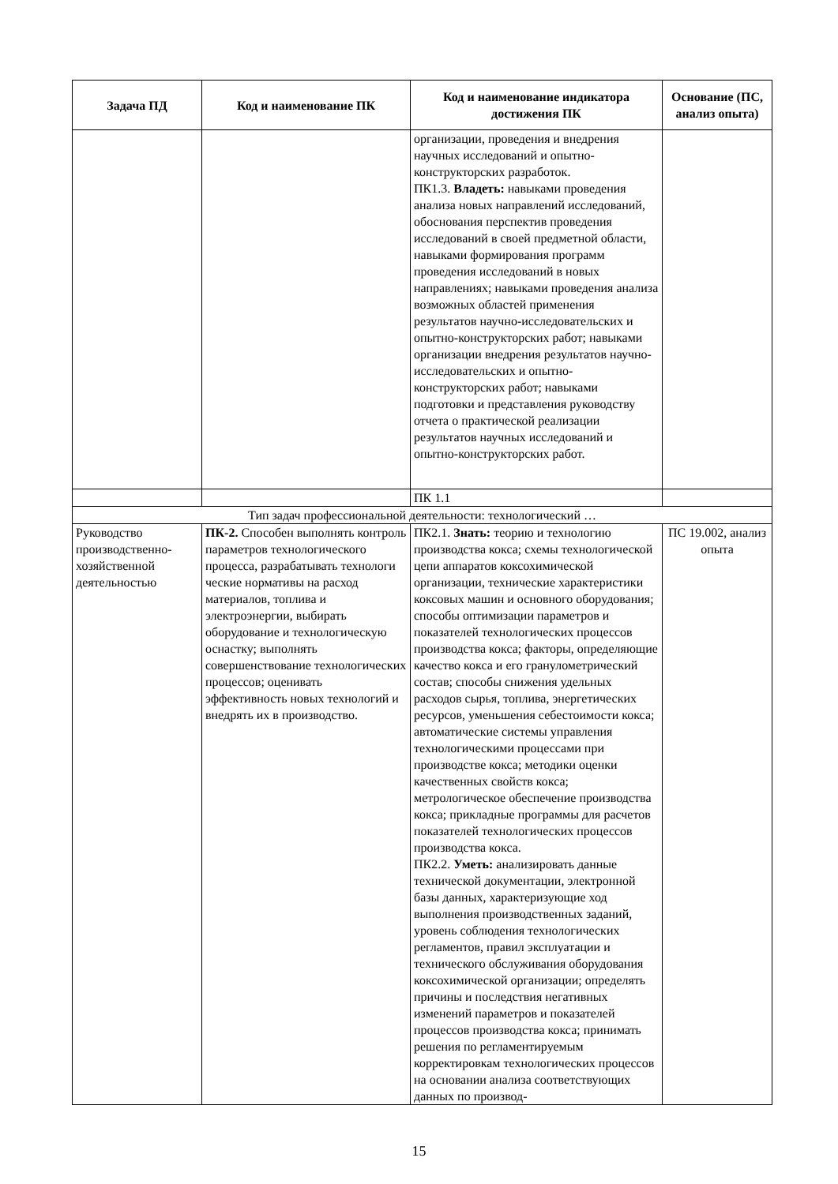| Задача ПД | Код и наименование ПК | Код и наименование индикатора достижения ПК | Основание (ПС, анализ опыта) |
| --- | --- | --- | --- |
| | | организации, проведения и внедрения научных исследований и опытно-конструкторских разработок. ПК1.3. Владеть: навыками проведения анализа новых направлений исследований, обоснования перспектив проведения исследований в своей предметной области, навыками формирования программ проведения исследований в новых направлениях; навыками проведения анализа возможных областей применения результатов научно-исследовательских и опытно-конструкторских работ; навыками организации внедрения результатов научно-исследовательских и опытно-конструкторских работ; навыками подготовки и представления руководству отчета о практической реализации результатов научных исследований и опытно-конструкторских работ. | |
| | | ПК 1.1 | |
| Тип задач профессиональной деятельности: технологический … | | | |
| Руководство производственно-хозяйственной деятельностью | ПК-2. Способен выполнять контроль параметров технологического процесса, разрабатывать технологи ческие нормативы на расход материалов, топлива и электроэнергии, выбирать оборудование и технологическую оснастку; выполнять совершенствование технологических процессов; оценивать эффективность новых технологий и внедрять их в производство. | ПК2.1. Знать: теорию и технологию производства кокса; схемы технологической цепи аппаратов коксохимической организации, технические характеристики коксовых машин и основного оборудования; способы оптимизации параметров и показателей технологических процессов производства кокса; факторы, определяющие качество кокса и его гранулометрический состав; способы снижения удельных расходов сырья, топлива, энергетических ресурсов, уменьшения себестоимости кокса; автоматические системы управления технологическими процессами при производстве кокса; методики оценки качественных свойств кокса; метрологическое обеспечение производства кокса; прикладные программы для расчетов показателей технологических процессов производства кокса. ПК2.2. Уметь: анализировать данные технической документации, электронной базы данных, характеризующие ход выполнения производственных заданий, уровень соблюдения технологических регламентов, правил эксплуатации и технического обслуживания оборудования коксохимической организации; определять причины и последствия негативных изменений параметров и показателей процессов производства кокса; принимать решения по регламентируемым корректировкам технологических процессов на основании анализа соответствующих данных по производ- | ПС 19.002, анализ опыта |
15